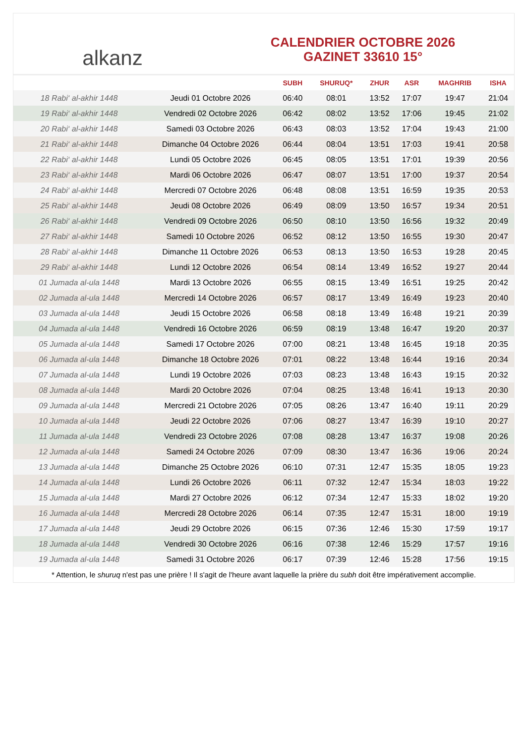alkanz
CALENDRIER OCTOBRE 2026
GAZINET 33610 15°
| | | SUBH | SHURUQ* | ZHUR | ASR | MAGHRIB | ISHA |
| --- | --- | --- | --- | --- | --- | --- | --- |
| 18 Rabi‘ al-akhir 1448 | Jeudi 01 Octobre 2026 | 06:40 | 08:01 | 13:52 | 17:07 | 19:47 | 21:04 |
| 19 Rabi‘ al-akhir 1448 | Vendredi 02 Octobre 2026 | 06:42 | 08:02 | 13:52 | 17:06 | 19:45 | 21:02 |
| 20 Rabi‘ al-akhir 1448 | Samedi 03 Octobre 2026 | 06:43 | 08:03 | 13:52 | 17:04 | 19:43 | 21:00 |
| 21 Rabi‘ al-akhir 1448 | Dimanche 04 Octobre 2026 | 06:44 | 08:04 | 13:51 | 17:03 | 19:41 | 20:58 |
| 22 Rabi‘ al-akhir 1448 | Lundi 05 Octobre 2026 | 06:45 | 08:05 | 13:51 | 17:01 | 19:39 | 20:56 |
| 23 Rabi‘ al-akhir 1448 | Mardi 06 Octobre 2026 | 06:47 | 08:07 | 13:51 | 17:00 | 19:37 | 20:54 |
| 24 Rabi‘ al-akhir 1448 | Mercredi 07 Octobre 2026 | 06:48 | 08:08 | 13:51 | 16:59 | 19:35 | 20:53 |
| 25 Rabi‘ al-akhir 1448 | Jeudi 08 Octobre 2026 | 06:49 | 08:09 | 13:50 | 16:57 | 19:34 | 20:51 |
| 26 Rabi‘ al-akhir 1448 | Vendredi 09 Octobre 2026 | 06:50 | 08:10 | 13:50 | 16:56 | 19:32 | 20:49 |
| 27 Rabi‘ al-akhir 1448 | Samedi 10 Octobre 2026 | 06:52 | 08:12 | 13:50 | 16:55 | 19:30 | 20:47 |
| 28 Rabi‘ al-akhir 1448 | Dimanche 11 Octobre 2026 | 06:53 | 08:13 | 13:50 | 16:53 | 19:28 | 20:45 |
| 29 Rabi‘ al-akhir 1448 | Lundi 12 Octobre 2026 | 06:54 | 08:14 | 13:49 | 16:52 | 19:27 | 20:44 |
| 01 Jumada al-ula 1448 | Mardi 13 Octobre 2026 | 06:55 | 08:15 | 13:49 | 16:51 | 19:25 | 20:42 |
| 02 Jumada al-ula 1448 | Mercredi 14 Octobre 2026 | 06:57 | 08:17 | 13:49 | 16:49 | 19:23 | 20:40 |
| 03 Jumada al-ula 1448 | Jeudi 15 Octobre 2026 | 06:58 | 08:18 | 13:49 | 16:48 | 19:21 | 20:39 |
| 04 Jumada al-ula 1448 | Vendredi 16 Octobre 2026 | 06:59 | 08:19 | 13:48 | 16:47 | 19:20 | 20:37 |
| 05 Jumada al-ula 1448 | Samedi 17 Octobre 2026 | 07:00 | 08:21 | 13:48 | 16:45 | 19:18 | 20:35 |
| 06 Jumada al-ula 1448 | Dimanche 18 Octobre 2026 | 07:01 | 08:22 | 13:48 | 16:44 | 19:16 | 20:34 |
| 07 Jumada al-ula 1448 | Lundi 19 Octobre 2026 | 07:03 | 08:23 | 13:48 | 16:43 | 19:15 | 20:32 |
| 08 Jumada al-ula 1448 | Mardi 20 Octobre 2026 | 07:04 | 08:25 | 13:48 | 16:41 | 19:13 | 20:30 |
| 09 Jumada al-ula 1448 | Mercredi 21 Octobre 2026 | 07:05 | 08:26 | 13:47 | 16:40 | 19:11 | 20:29 |
| 10 Jumada al-ula 1448 | Jeudi 22 Octobre 2026 | 07:06 | 08:27 | 13:47 | 16:39 | 19:10 | 20:27 |
| 11 Jumada al-ula 1448 | Vendredi 23 Octobre 2026 | 07:08 | 08:28 | 13:47 | 16:37 | 19:08 | 20:26 |
| 12 Jumada al-ula 1448 | Samedi 24 Octobre 2026 | 07:09 | 08:30 | 13:47 | 16:36 | 19:06 | 20:24 |
| 13 Jumada al-ula 1448 | Dimanche 25 Octobre 2026 | 06:10 | 07:31 | 12:47 | 15:35 | 18:05 | 19:23 |
| 14 Jumada al-ula 1448 | Lundi 26 Octobre 2026 | 06:11 | 07:32 | 12:47 | 15:34 | 18:03 | 19:22 |
| 15 Jumada al-ula 1448 | Mardi 27 Octobre 2026 | 06:12 | 07:34 | 12:47 | 15:33 | 18:02 | 19:20 |
| 16 Jumada al-ula 1448 | Mercredi 28 Octobre 2026 | 06:14 | 07:35 | 12:47 | 15:31 | 18:00 | 19:19 |
| 17 Jumada al-ula 1448 | Jeudi 29 Octobre 2026 | 06:15 | 07:36 | 12:46 | 15:30 | 17:59 | 19:17 |
| 18 Jumada al-ula 1448 | Vendredi 30 Octobre 2026 | 06:16 | 07:38 | 12:46 | 15:29 | 17:57 | 19:16 |
| 19 Jumada al-ula 1448 | Samedi 31 Octobre 2026 | 06:17 | 07:39 | 12:46 | 15:28 | 17:56 | 19:15 |
* Attention, le shuruq n'est pas une prière ! Il s'agit de l'heure avant laquelle la prière du subh doit être impérativement accomplie.